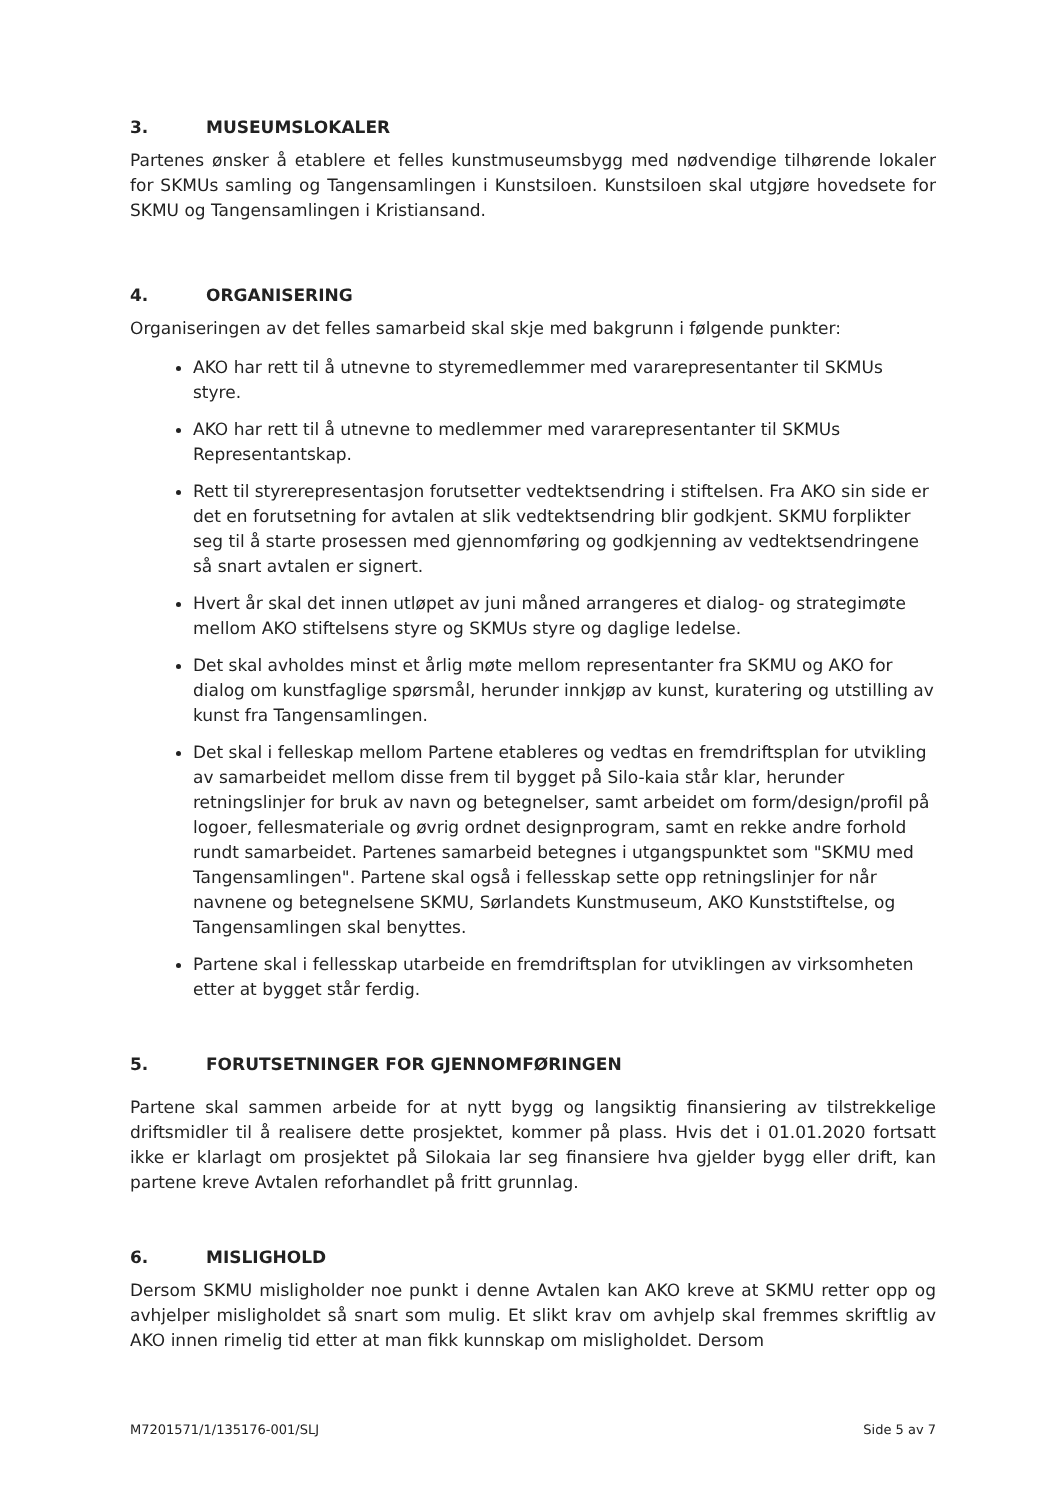3. MUSEUMSLOKALER
Partenes ønsker å etablere et felles kunstmuseumsbygg med nødvendige tilhørende lokaler for SKMUs samling og Tangensamlingen i Kunstsiloen. Kunstsiloen skal utgjøre hovedsete for SKMU og Tangensamlingen i Kristiansand.
4. ORGANISERING
Organiseringen av det felles samarbeid skal skje med bakgrunn i følgende punkter:
AKO har rett til å utnevne to styremedlemmer med vararepresentanter til SKMUs styre.
AKO har rett til å utnevne to medlemmer med vararepresentanter til SKMUs Representantskap.
Rett til styrerepresentasjon forutsetter vedtektsendring i stiftelsen. Fra AKO sin side er det en forutsetning for avtalen at slik vedtektsendring blir godkjent. SKMU forplikter seg til å starte prosessen med gjennomføring og godkjenning av vedtektsendringene så snart avtalen er signert.
Hvert år skal det innen utløpet av juni måned arrangeres et dialog- og strategimøte mellom AKO stiftelsens styre og SKMUs styre og daglige ledelse.
Det skal avholdes minst et årlig møte mellom representanter fra SKMU og AKO for dialog om kunstfaglige spørsmål, herunder innkjøp av kunst, kuratering og utstilling av kunst fra Tangensamlingen.
Det skal i felleskap mellom Partene etableres og vedtas en fremdriftsplan for utvikling av samarbeidet mellom disse frem til bygget på Silo-kaia står klar, herunder retningslinjer for bruk av navn og betegnelser, samt arbeidet om form/design/profil på logoer, fellesmateriale og øvrig ordnet designprogram, samt en rekke andre forhold rundt samarbeidet. Partenes samarbeid betegnes i utgangspunktet som "SKMU med Tangensamlingen". Partene skal også i fellesskap sette opp retningslinjer for når navnene og betegnelsene SKMU, Sørlandets Kunstmuseum, AKO Kunststiftelse, og Tangensamlingen skal benyttes.
Partene skal i fellesskap utarbeide en fremdriftsplan for utviklingen av virksomheten etter at bygget står ferdig.
5. FORUTSETNINGER FOR GJENNOMFØRINGEN
Partene skal sammen arbeide for at nytt bygg og langsiktig finansiering av tilstrekkelige driftsmidler til å realisere dette prosjektet, kommer på plass. Hvis det i 01.01.2020 fortsatt ikke er klarlagt om prosjektet på Silokaia lar seg finansiere hva gjelder bygg eller drift, kan partene kreve Avtalen reforhandlet på fritt grunnlag.
6. MISLIGHOLD
Dersom SKMU misligholder noe punkt i denne Avtalen kan AKO kreve at SKMU retter opp og avhjelper misligholdet så snart som mulig. Et slikt krav om avhjelp skal fremmes skriftlig av AKO innen rimelig tid etter at man fikk kunnskap om misligholdet. Dersom
M7201571/1/135176-001/SLJ Side 5 av 7